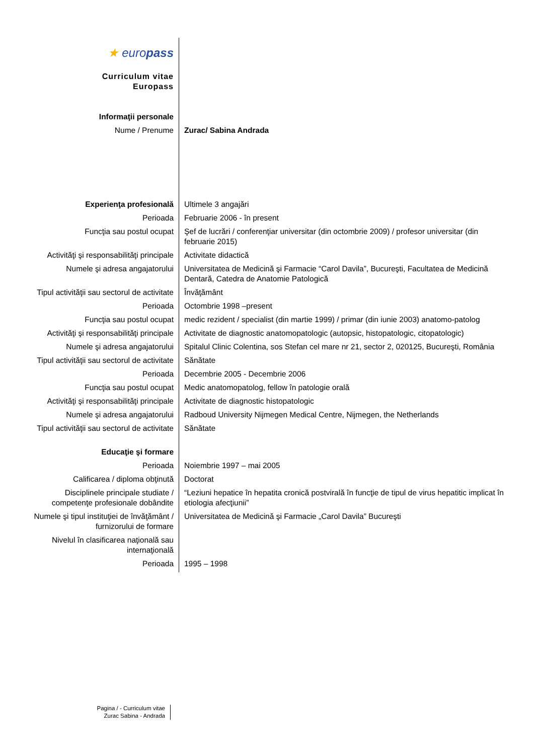| ★ euro pass | |
| Curriculum vitae Europass | |
| Informaţii personale | |
| Nume / Prenume | Zurac/ Sabina Andrada |
| Experienţa profesională | Ultimele 3 angajări |
| Perioada | Februarie 2006 - în present |
| Funcţia sau postul ocupat | Şef de lucrări / conferenţiar universitar (din octombrie 2009) / profesor universitar (din februarie 2015) |
| Activităţi şi responsabilităţi principale | Activitate didactică |
| Numele şi adresa angajatorului | Universitatea de Medicină şi Farmacie “Carol Davila”, Bucureşti, Facultatea de Medicină Dentară, Catedra de Anatomie Patologică |
| Tipul activităţii sau sectorul de activitate | Învăţământ |
| Perioada | Octombrie 1998 –present |
| Funcţia sau postul ocupat | medic rezident / specialist (din martie 1999) / primar (din iunie 2003) anatomo-patolog |
| Activităţi şi responsabilităţi principale | Activitate de diagnostic anatomopatologic (autopsic, histopatologic, citopatologic) |
| Numele şi adresa angajatorului | Spitalul Clinic Colentina, sos Stefan cel mare nr 21, sector 2, 020125, Bucureşti, România |
| Tipul activităţii sau sectorul de activitate | Sănătate |
| Perioada | Decembrie 2005 - Decembrie 2006 |
| Funcţia sau postul ocupat | Medic anatomopatolog, fellow în patologie orală |
| Activităţi şi responsabilităţi principale | Activitate de diagnostic histopatologic |
| Numele şi adresa angajatorului | Radboud University Nijmegen Medical Centre, Nijmegen, the Netherlands |
| Tipul activităţii sau sectorul de activitate | Sănătate |
| Educaţie şi formare | |
| Perioada | Noiembrie 1997 – mai 2005 |
| Calificarea / diploma obţinută | Doctorat |
| Disciplinele principale studiate / competenţe profesionale dobândite | “Leziuni hepatice în hepatita cronică postvirală în funcţie de tipul de virus hepatitic implicat în etiologia afecţiunii” |
| Numele şi tipul instituţiei de învăţământ / furnizorului de formare | Universitatea de Medicină şi Farmacie „Carol Davila” Bucureşti |
| Nivelul în clasificarea naţională sau internaţională | |
| Perioada | 1995 – 1998 |
Pagina / - Curriculum vitae
Zurac Sabina - Andrada